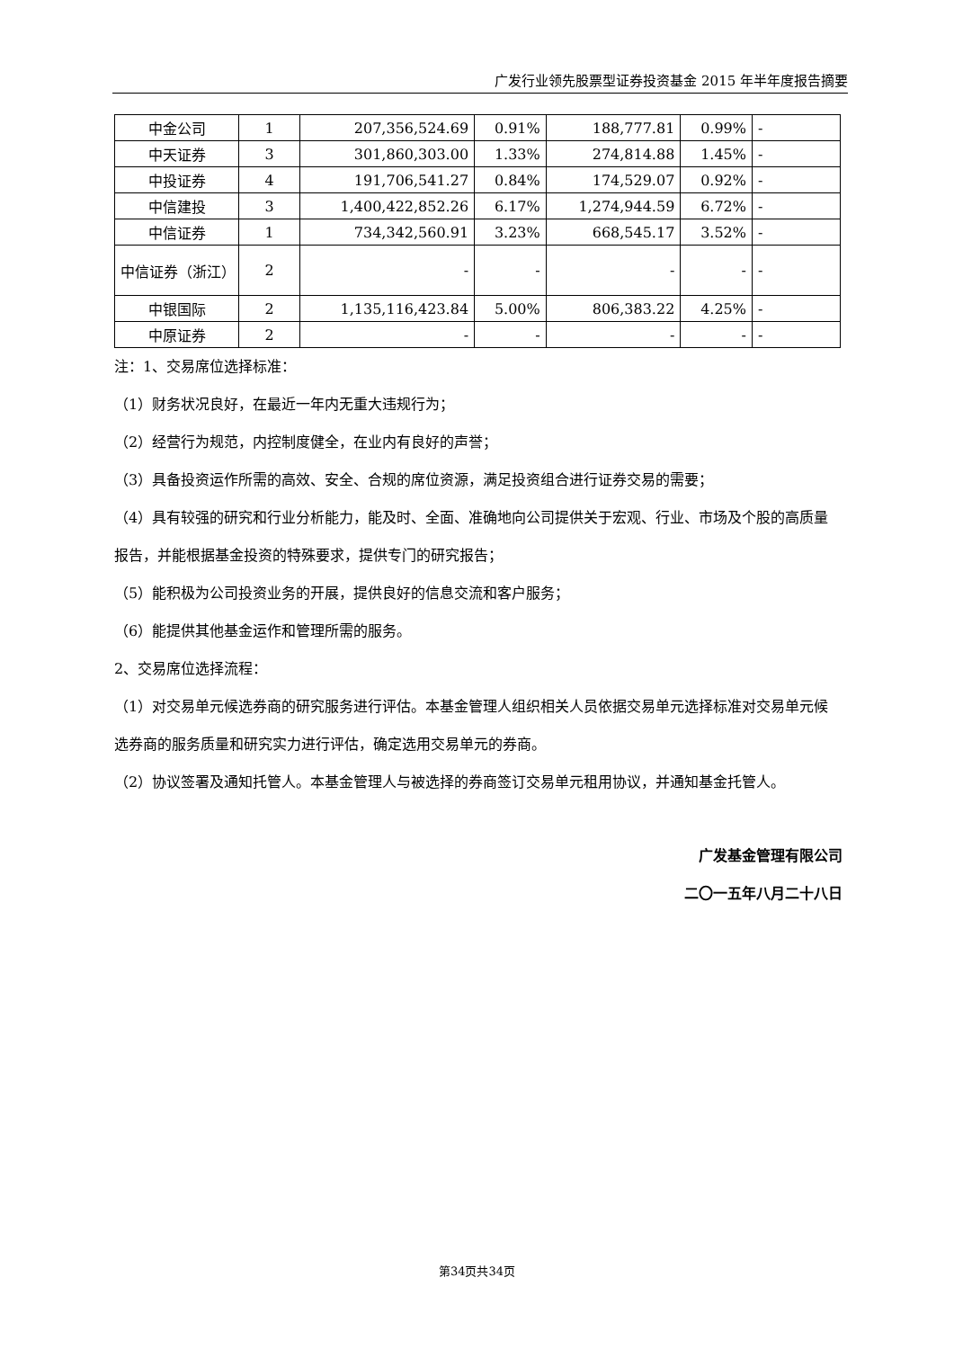广发行业领先股票型证券投资基金 2015 年半年度报告摘要
| 中金公司 | 1 | 207,356,524.69 | 0.91% | 188,777.81 | 0.99% | - |
| 中天证券 | 3 | 301,860,303.00 | 1.33% | 274,814.88 | 1.45% | - |
| 中投证券 | 4 | 191,706,541.27 | 0.84% | 174,529.07 | 0.92% | - |
| 中信建投 | 3 | 1,400,422,852.26 | 6.17% | 1,274,944.59 | 6.72% | - |
| 中信证券 | 1 | 734,342,560.91 | 3.23% | 668,545.17 | 3.52% | - |
| 中信证券（浙江） | 2 | - | - | - | - | - |
| 中银国际 | 2 | 1,135,116,423.84 | 5.00% | 806,383.22 | 4.25% | - |
| 中原证券 | 2 | - | - | - | - | - |
注：1、交易席位选择标准：
（1）财务状况良好，在最近一年内无重大违规行为；
（2）经营行为规范，内控制度健全，在业内有良好的声誉；
（3）具备投资运作所需的高效、安全、合规的席位资源，满足投资组合进行证券交易的需要；
（4）具有较强的研究和行业分析能力，能及时、全面、准确地向公司提供关于宏观、行业、市场及个股的高质量报告，并能根据基金投资的特殊要求，提供专门的研究报告；
（5）能积极为公司投资业务的开展，提供良好的信息交流和客户服务；
（6）能提供其他基金运作和管理所需的服务。
2、交易席位选择流程：
（1）对交易单元候选券商的研究服务进行评估。本基金管理人组织相关人员依据交易单元选择标准对交易单元候选券商的服务质量和研究实力进行评估，确定选用交易单元的券商。
（2）协议签署及通知托管人。本基金管理人与被选择的券商签订交易单元租用协议，并通知基金托管人。
广发基金管理有限公司
二〇一五年八月二十八日
第34页共34页